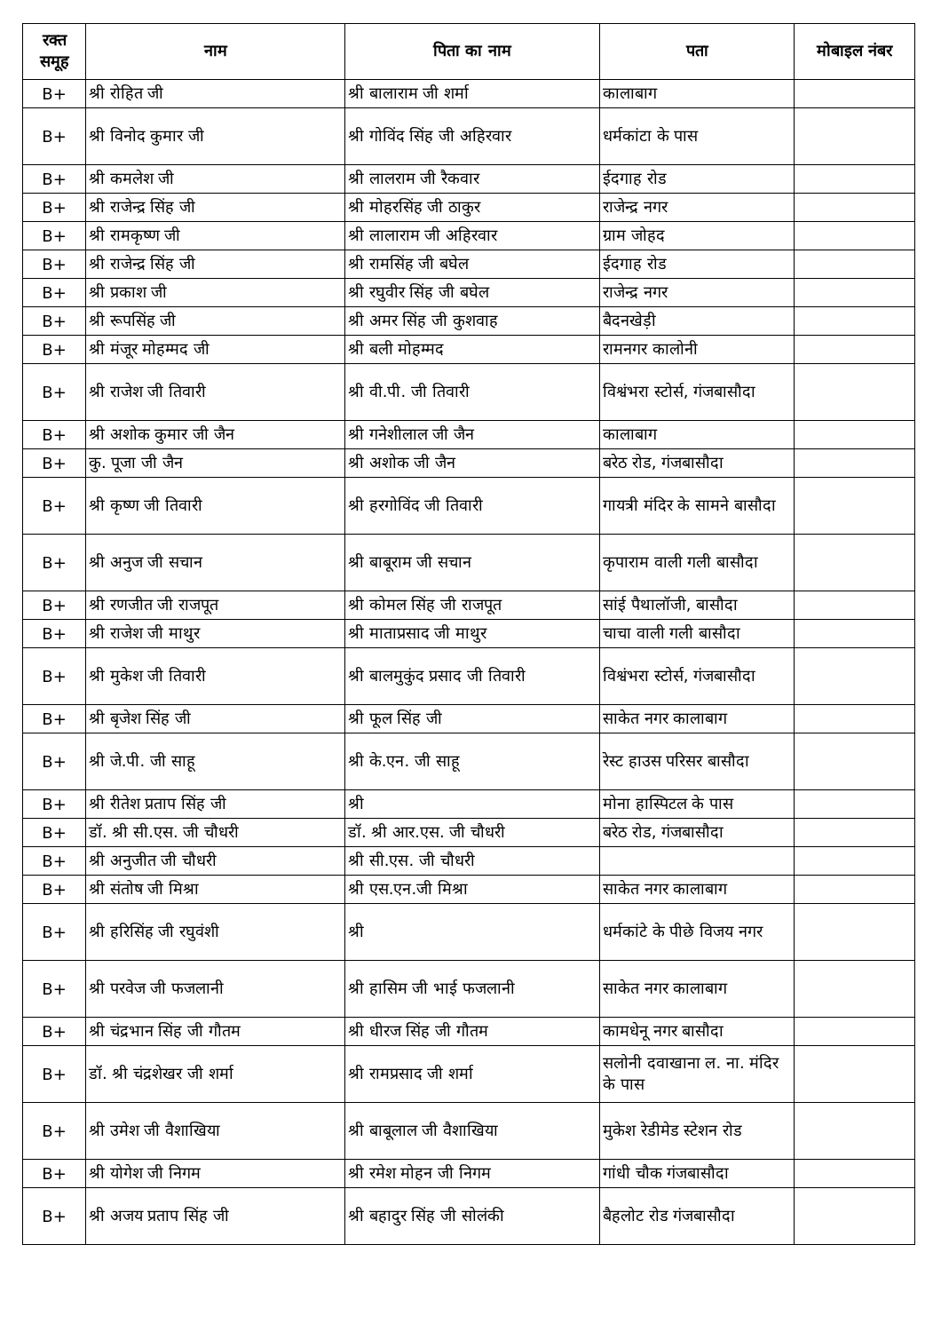| रक्त समूह | नाम | पिता का नाम | पता | मोबाइल नंबर |
| --- | --- | --- | --- | --- |
| B+ | श्री रोहित जी | श्री बालाराम जी शर्मा | कालाबाग | |
| B+ | श्री विनोद कुमार जी | श्री गोविंद सिंह जी अहिरवार | धर्मकांटा के पास | |
| B+ | श्री कमलेश जी | श्री लालराम जी रैकवार | ईदगाह रोड | |
| B+ | श्री राजेन्द्र सिंह जी | श्री मोहरसिंह जी ठाकुर | राजेन्द्र नगर | |
| B+ | श्री रामकृष्ण जी | श्री लालाराम जी अहिरवार | ग्राम जोहद | |
| B+ | श्री राजेन्द्र सिंह जी | श्री रामसिंह जी बघेल | ईदगाह रोड | |
| B+ | श्री प्रकाश जी | श्री रघुवीर सिंह जी बघेल | राजेन्द्र नगर | |
| B+ | श्री रूपसिंह जी | श्री अमर सिंह जी कुशवाह | बैदनखेड़ी | |
| B+ | श्री मंजूर मोहम्मद जी | श्री बली मोहम्मद | रामनगर कालोनी | |
| B+ | श्री राजेश जी तिवारी | श्री वी.पी. जी तिवारी | विश्वंभरा स्टोर्स, गंजबासौदा | |
| B+ | श्री अशोक कुमार जी जैन | श्री गनेशीलाल जी जैन | कालाबाग | |
| B+ | कु. पूजा जी जैन | श्री अशोक जी जैन | बरेठ रोड, गंजबासौदा | |
| B+ | श्री कृष्ण जी तिवारी | श्री हरगोविंद जी तिवारी | गायत्री मंदिर के सामने बासौदा | |
| B+ | श्री अनुज जी सचान | श्री बाबूराम जी सचान | कृपाराम वाली गली बासौदा | |
| B+ | श्री रणजीत जी राजपूत | श्री कोमल सिंह जी राजपूत | सांई पैथालॉजी, बासौदा | |
| B+ | श्री राजेश जी माथुर | श्री माताप्रसाद जी माथुर | चाचा वाली गली बासौदा | |
| B+ | श्री मुकेश जी तिवारी | श्री बालमुकुंद प्रसाद जी तिवारी | विश्वंभरा स्टोर्स, गंजबासौदा | |
| B+ | श्री बृजेश सिंह जी | श्री फूल सिंह जी | साकेत नगर कालाबाग | |
| B+ | श्री जे.पी. जी साहू | श्री के.एन. जी साहू | रेस्ट हाउस परिसर बासौदा | |
| B+ | श्री रीतेश प्रताप सिंह जी | श्री | मोना हास्पिटल के पास | |
| B+ | डॉ. श्री सी.एस. जी चौधरी | डॉ. श्री आर.एस. जी चौधरी | बरेठ रोड, गंजबासौदा | |
| B+ | श्री अनुजीत जी चौधरी | श्री सी.एस. जी चौधरी | | |
| B+ | श्री संतोष जी मिश्रा | श्री एस.एन.जी मिश्रा | साकेत नगर कालाबाग | |
| B+ | श्री हरिसिंह जी रघुवंशी | श्री | धर्मकांटे के पीछे विजय नगर | |
| B+ | श्री परवेज जी फजलानी | श्री हासिम जी भाई फजलानी | साकेत नगर कालाबाग | |
| B+ | श्री चंद्रभान सिंह जी गौतम | श्री धीरज सिंह जी गौतम | कामधेनू नगर बासौदा | |
| B+ | डॉ. श्री चंद्रशेखर जी शर्मा | श्री रामप्रसाद जी शर्मा | सलोनी दवाखाना ल. ना. मंदिर के पास | |
| B+ | श्री उमेश जी वैशाखिया | श्री बाबूलाल जी वैशाखिया | मुकेश रेडीमेड स्टेशन रोड | |
| B+ | श्री योगेश जी निगम | श्री रमेश मोहन जी निगम | गांधी चौक गंजबासौदा | |
| B+ | श्री अजय प्रताप सिंह जी | श्री बहादुर सिंह जी सोलंकी | बैहलोट रोड गंजबासौदा | |